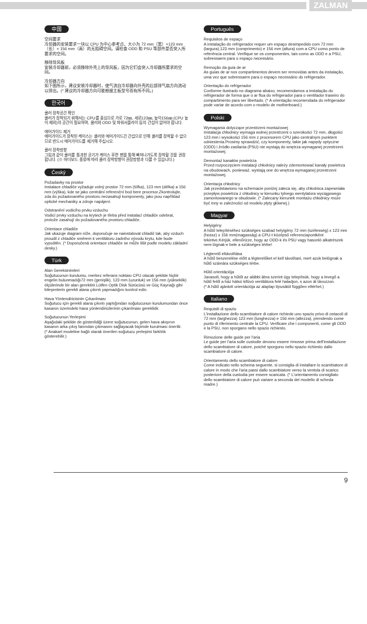ZALMAN
中国
空间要求
冷却器的安装要求一块以 CPU 为中心参考点、大小为 72 mm（宽）×123 mm（长）× 156 mm（高）的无阻碍空间。请检查 ODD 和 PSU 等部件是否突入所要求的空间。
移除导风板
安装冷却器前，必须移除外壳上的导风板，因为它们会突入冷却器所要求的空间。
冷却器方向
如下图所示，建议安装冷却器时，使气流自冷却器向外壳的后部排气扇方向流动以排出。(* 建议的冷却器方向可能根据主板型号而有所不同。)
한국어
쿨러 장착공간 확인
쿨러가 장착되기 위해서는 CPU를 중심으로 가로 72㎜, 세로123㎜, 높이156㎜ (CPU 높이 제외)의 공간이 필요하며, 쿨러와 ODD 및 파워서플라이 등의 간섭이 없어야 합니다.
에어가이드 제거
에어가이드가 장착된 케이스는 쿨러와 에어가이드간 간섭으로 인해 쿨러를 장착할 수 없으므로 반드시 에어가이드를 제거해 주십시오.
쿨러 장착방향
그림과 같이 쿨러를 통과한 공기가 케이스 후면 팬을 통해 빠져나가도록 장착할 것을 권장합니다. (※ 마더보드 종류에 따라 쿨러 장착방향이 권장방향과 다를 수 있습니다.)
Český
Požadavky na prostor
Instalace chladiče vyžaduje volný prostor 72 mm (šířka), 123 mm (délka) a 156 mm (výška), kde se jako centrální referenční bod bere procesor.Zkontrolujte, zda do požadovaného prostoru nezasahují komponenty, jako jsou například optické mechaniky a zdroje napájení.
Odstranění vodicího prvku vzduchu
Vodicí prvky vzduchu na krytech je třeba před instalací chladiče odebrat, protože zasahují do požadovaného prostoru chladiče.
Orientace chladiče
Jak ukazuje diagram níže, doporučuje se nainstalovat chladič tak, aby vzduch proudil z chladiče směrem k ventilátoru zadního vývodu krytu, kde bude vypuštěn. (* Doporučená orientace chladiče se může lišit podle modelu základní desky.)
Türk
Alan Gereksinimleri
Soğutucunun kurulumu, merkez referans noktası CPU olacak şekilde hiçbir engelin bulunmadığı72 mm (genişlik), 123 mm (uzunluk) ve 156 mm (yükseklik) ölçülerinde bir alan gerektirir.Lütfen Optik Disk Sürücüsü ve Güç Kaynağı gibi bileşenlerin gerekli alana çıkıntı yapmadığını kontrol edin.
Hava Yönlendiricisinin Çıkarılması
Soğutucu için gerekli alana çıkıntı yaptığından soğutucunun kurulumundan önce kasanın üzerindeki hava yönlendiricilerinin çıkarılması gereklidir.
Soğutucunun Yerleşimi
Aşağıdaki şekilde de gösterildiği üzere soğutucunun, gelen hava akışının kasanın arka çıkış fanından çıkmasını sağlayacak biçimde kurulması önerilir.
(* Anakart modeline bağlı olarak önerilen soğutucu yerleşimi farklılık gösterebilir.)
Português
Requisitos de espaço
A instalação do refrigerador requer um espaço desimpedido com 72 mm (largura),123 mm (comprimento) e 156 mm (altura) com a CPU como ponto de referência central. Verifique se os componentes, tais como as ODD e a PSU, sobressaem para o espaço necessário.
Remoção da guia de ar
As guias de ar nos compartimentos devem ser removidas antes da instalação, uma vez que sobressaem para o espaço necessário do refrigerador.
Orientação do refrigerador
Conforme ilustrado no diagrama abaixo, recomendamos a instalação do refrigerador de forma que o ar flua do refrigerador para o ventilador traseiro do compartimento para ser libertado. (* A orientação recomendada do refrigerador pode variar de acordo com o modelo de motherboard.)
Polski
Wymagania dotyczące przestrzeni montażowej
Instalacja chłodnicy wymaga wolnej przestrzeni o szerokości 72 mm, długości 123 mm i wysokości 156 mm z procesorem CPU jako centralnym punktem odniesienia.Prosimy sprawdzić, czy komponenty, takie jak napędy optyczne (ODD) i źródło zasilania (PSU) nie wystają do wnętrza wymaganej przestrzeni montażowej.
Demontaż kanałów powietrza
Przed rozpoczęciem instalacji chłodnicy należy zdemontować kanały powietrza na obudowach, ponieważ, wystają one do wnętrza wymaganej przestrzeni montażowej.
Orientacja chłodnicy
Jak przedstawiono na schemacie poniżej zaleca się, aby chłodnica zapewniała przepływ powietrza z chłodnicy w kierunku tylnego wentylatora wyciągowego zamontowanego w obudowie. (* Zalecany kierunek montażu chłodnicy może być inny w zależności od modelu płyty głównej.)
Magyar
Helyigény
A hűtő telepítéséhez szükséges szabad helyigény 72 mm (szélesség) x 123 mm (hossz) x 156 mm(magasság) a CPU-t középső referenciapontként tekintve.Kérjük, ellenőrizze, hogy az ODD-k és PSU vagy hasonló alkatrészek nem lógnak-e bele a szükséges térbe!
Légterelő eltávolítása
A hűtő beszerelése előtt a légterelőket el kell távolítani, mert azok belógnak a hűtő számára szükséges térbe.
Hűtő orientációja
Javasolt, hogy a hűtőt az alábbi ábra szerint úgy telepítsük, hogy a levegő a hűtő felől a ház hátsó kifúvó ventilátora felé haladjon, s azon át távozzon.
(* A hűtő ajánlott orientációja az alaplap típusától függően eltérhet.)
Italiano
Requisiti di spazio
L'installazione dello scambiatore di calore richiede uno spazio privo di ostacoli di 72 mm (larghezza) 123 mm (lunghezza) e 156 mm (altezza), prendendo come punto di riferimento centrale la CPU. Verificare che i componenti, come gli ODD e la PSU, non sporgano nello spazio richiesto.
Rimozione delle guide per l'aria
Le guide per l'aria sulle custodie devono essere rimosse prima dell'installazione dello scambiatore di calore, poiché sporgono nello spazio richiesto dallo scambiatore di calore.
Orientamento dello scambiatore di calore
Come indicato nello schema seguente, si consiglia di installare lo scambiatore di calore in modo che l'aria passi dallo scambiatore verso la ventola di scarico posteriore della custodia per essere scaricata. (* L'orientamento consigliato dello scambiatore di calore può variare a seconda del modello di scheda madre.)
9